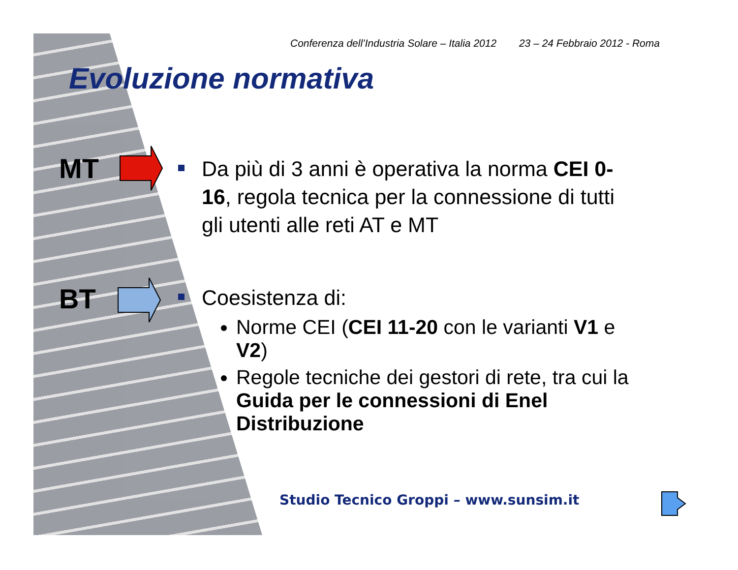Conferenza dell’Industria Solare – Italia 2012 23 – 24 Febbraio 2012 - Roma
Evoluzione normativa
MT
Da più di 3 anni è operativa la norma CEI 0-16, regola tecnica per la connessione di tutti gli utenti alle reti AT e MT
BT
Coesistenza di:
Norme CEI (CEI 11-20 con le varianti V1 e V2)
Regole tecniche dei gestori di rete, tra cui la Guida per le connessioni di Enel Distribuzione
Studio Tecnico Groppi – www.sunsim.it